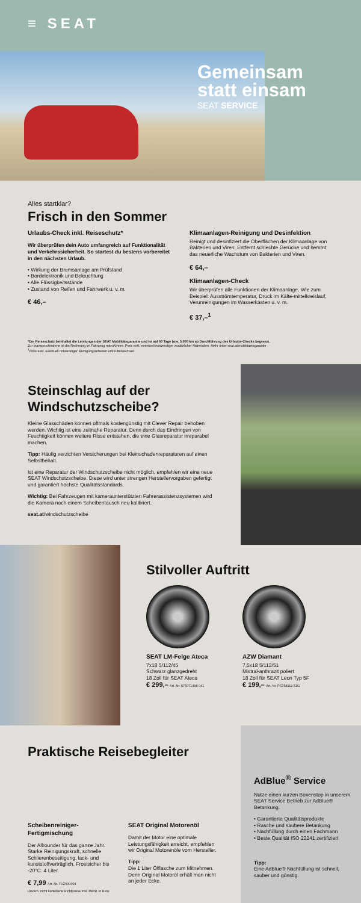≡ SEAT
Gemeinsam
statt einsam
SEAT SERVICE
Alles startklar?
Frisch in den Sommer
Urlaubs-Check inkl. Reiseschutz*
Wir überprüfen dein Auto umfangreich auf Funktionalität und Verkehrssicherheit. So startest du bestens vorbereitet in den nächsten Urlaub.
• Wirkung der Bremsanlage am Prüfstand
• Bordelektronik und Beleuchtung
• Alle Flüssigkeitsstände
• Zustand von Reifen und Fahrwerk u. v. m.
€ 46,–
Klimaanlagen-Reinigung und Desinfektion
Reinigt und desinfiziert die Oberflächen der Klimaanlage von Bakterien und Viren. Entfernt schlechte Gerüche und hemmt das neuerliche Wachstum von Bakterien und Viren.
€ 64,–
Klimaanlagen-Check
Wir überprüfen alle Funktionen der Klimaanlage. Wie zum Beispiel: Ausströmtemperatur, Druck im Kälte-mittelkreislauf, Verunreinigungen im Wasserkasten u. v. m.
€ 37,–<sup>1</sup>
*Der Reiseschutz beinhaltet die Leistungen der SEAT Mobilitätsgarantie und ist auf 60 Tage bzw. 5.000 km ab Durchführung des Urlaubs-Checks begrenzt.
Zur Inanspruchnahme ist die Rechnung im Fahrzeug mitzuführen. Preis exkl. eventuell notwendiger zusätzlicher Materialien. Mehr unter seat.at/mobilitaetsgarantie
<sup>1</sup> Preis exkl. eventuell notwendiger Reinigungsarbeiten und Filterwechsel.
Steinschlag auf der Windschutzscheibe?
Kleine Glasschäden können oftmals kostengünstig mit Clever Repair behoben werden. Wichtig ist eine zeitnahe Reparatur. Denn durch das Eindringen von Feuchtigkeit können weitere Risse entstehen, die eine Glasreparatur irreparabel machen.
Tipp: Häufig verzichten Versicherungen bei Kleinschadenreparaturen auf einen Selbstbehalt.
Ist eine Reparatur der Windschutzscheibe nicht möglich, empfehlen wir eine neue SEAT Windschutzscheibe. Diese wird unter strengen Herstellervorgaben gefertigt und garantiert höchste Qualitätsstandards.
Wichtig: Bei Fahrzeugen mit kameraunterstützten Fahrerassistenzsystemen wird die Kamera nach einem Scheibentausch neu kalibriert.
seat.at/windschutzscheibe
Stilvoller Auftritt
SEAT LM-Felge Ateca
7x18 5/112/45
Schwarz glanzgedreht
18 Zoll für SEAT Ateca
€ 299,– Art.-Nr. 575071498 041
AZW Diamant
7,5x18 5/112/51
Mistral-anthrazit poliert
18 Zoll für SEAT Leon Typ 5F
€ 199,– Art.-Nr. PS758112 51G
Praktische Reisebegleiter
Scheibenreiniger-Fertigmischung
Der Allrounder für das ganze Jahr. Starke Reinigungskraft, schnelle Schlierenbeseitigung, lack- und kunststoffverträglich. Frostsicher bis -20°C. 4 Liter.
€ 7,99 Art.-Nr. TVZ000004
SEAT Original Motorenöl
Damit der Motor eine optimale Leistungsfähigkeit erreicht, empfehlen wir Original Motorenöle vom Hersteller.
Tipp:
Die 1 Liter Ölflasche zum Mitnehmen. Denn Original Motoröl erhält man nicht an jeder Ecke.
Unverb. nicht kartellierte Richtpreise inkl. MwSt. in Euro.
AdBlue<sup>®</sup> Service
Nutze einen kurzen Boxenstop in unserem SEAT Service Betrieb zur AdBlue® Betankung.
• Garantierte Qualitätsprodukte
• Rasche und saubere Betankung
• Nachfüllung durch einen Fachmann
• Beste Qualität ISO 22241 zertifiziert
Tipp:
Eine AdBlue® Nachfüllung ist schnell, sauber und günstig.